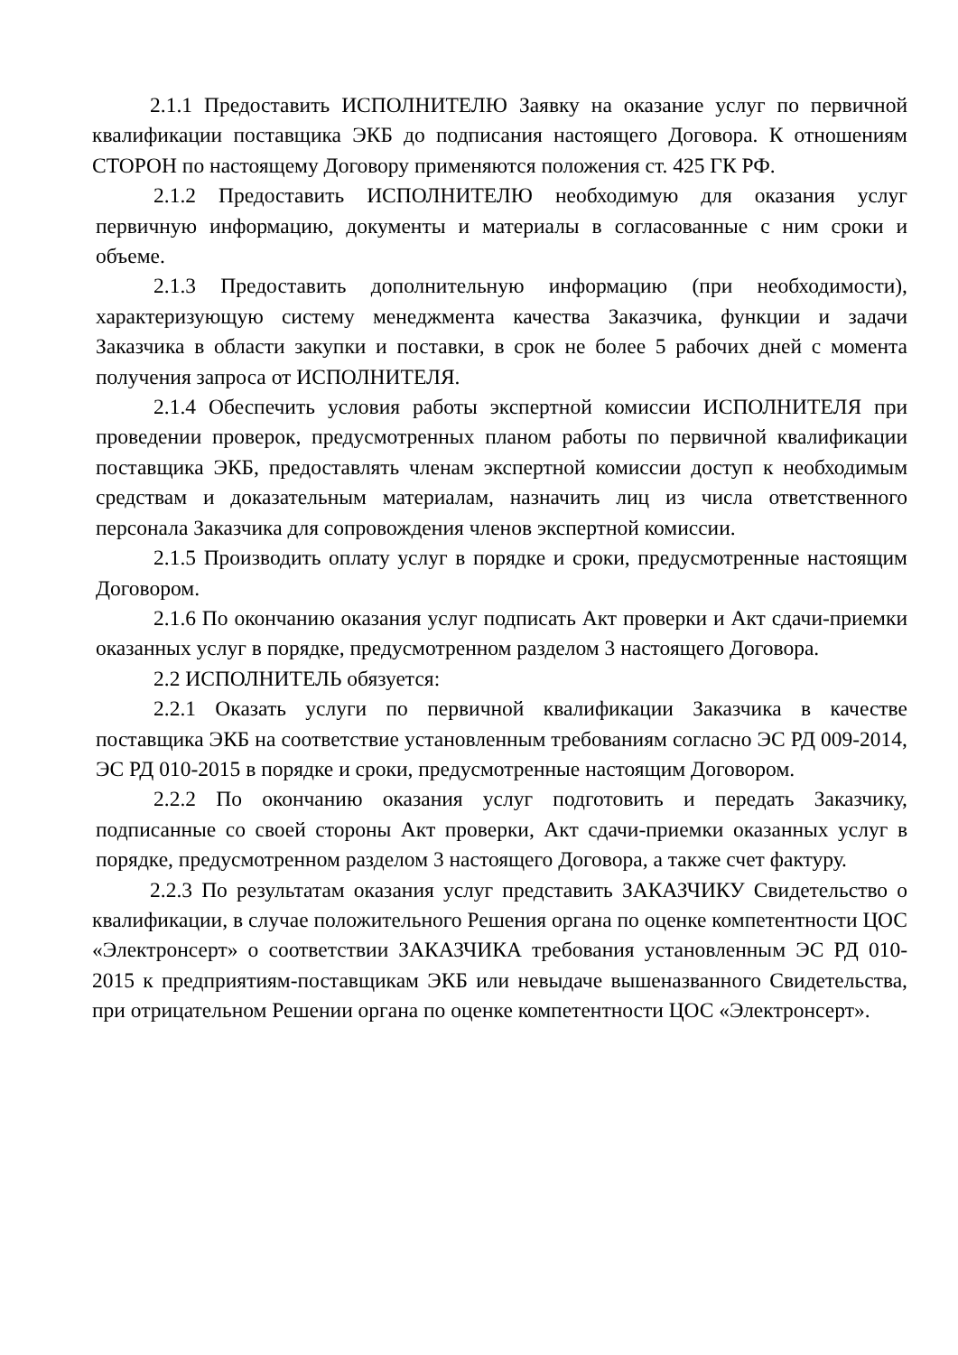2.1.1 Предоставить ИСПОЛНИТЕЛЮ Заявку на оказание услуг по первичной квалификации поставщика ЭКБ до подписания настоящего Договора. К отношениям СТОРОН по настоящему Договору применяются положения ст. 425 ГК РФ.
2.1.2 Предоставить ИСПОЛНИТЕЛЮ необходимую для оказания услуг первичную информацию, документы и материалы в согласованные с ним сроки и объеме.
2.1.3 Предоставить дополнительную информацию (при необходимости), характеризующую систему менеджмента качества Заказчика, функции и задачи Заказчика в области закупки и поставки, в срок не более 5 рабочих дней с момента получения запроса от ИСПОЛНИТЕЛЯ.
2.1.4 Обеспечить условия работы экспертной комиссии ИСПОЛНИТЕЛЯ при проведении проверок, предусмотренных планом работы по первичной квалификации поставщика ЭКБ, предоставлять членам экспертной комиссии доступ к необходимым средствам и доказательным материалам, назначить лиц из числа ответственного персонала Заказчика для сопровождения членов экспертной комиссии.
2.1.5 Производить оплату услуг в порядке и сроки, предусмотренные настоящим Договором.
2.1.6 По окончанию оказания услуг подписать Акт проверки и Акт сдачи-приемки оказанных услуг в порядке, предусмотренном разделом 3 настоящего Договора.
2.2 ИСПОЛНИТЕЛЬ обязуется:
2.2.1 Оказать услуги по первичной квалификации Заказчика в качестве поставщика ЭКБ на соответствие установленным требованиям согласно ЭС РД 009-2014, ЭС РД 010-2015 в порядке и сроки, предусмотренные настоящим Договором.
2.2.2 По окончанию оказания услуг подготовить и передать Заказчику, подписанные со своей стороны Акт проверки, Акт сдачи-приемки оказанных услуг в порядке, предусмотренном разделом 3 настоящего Договора, а также счет фактуру.
2.2.3 По результатам оказания услуг представить ЗАКАЗЧИКУ Свидетельство о квалификации, в случае положительного Решения органа по оценке компетентности ЦОС «Электронсерт» о соответствии ЗАКАЗЧИКА требования установленным ЭС РД 010-2015 к предприятиям-поставщикам ЭКБ или невыдаче вышеназванного Свидетельства, при отрицательном Решении органа по оценке компетентности ЦОС «Электронсерт».